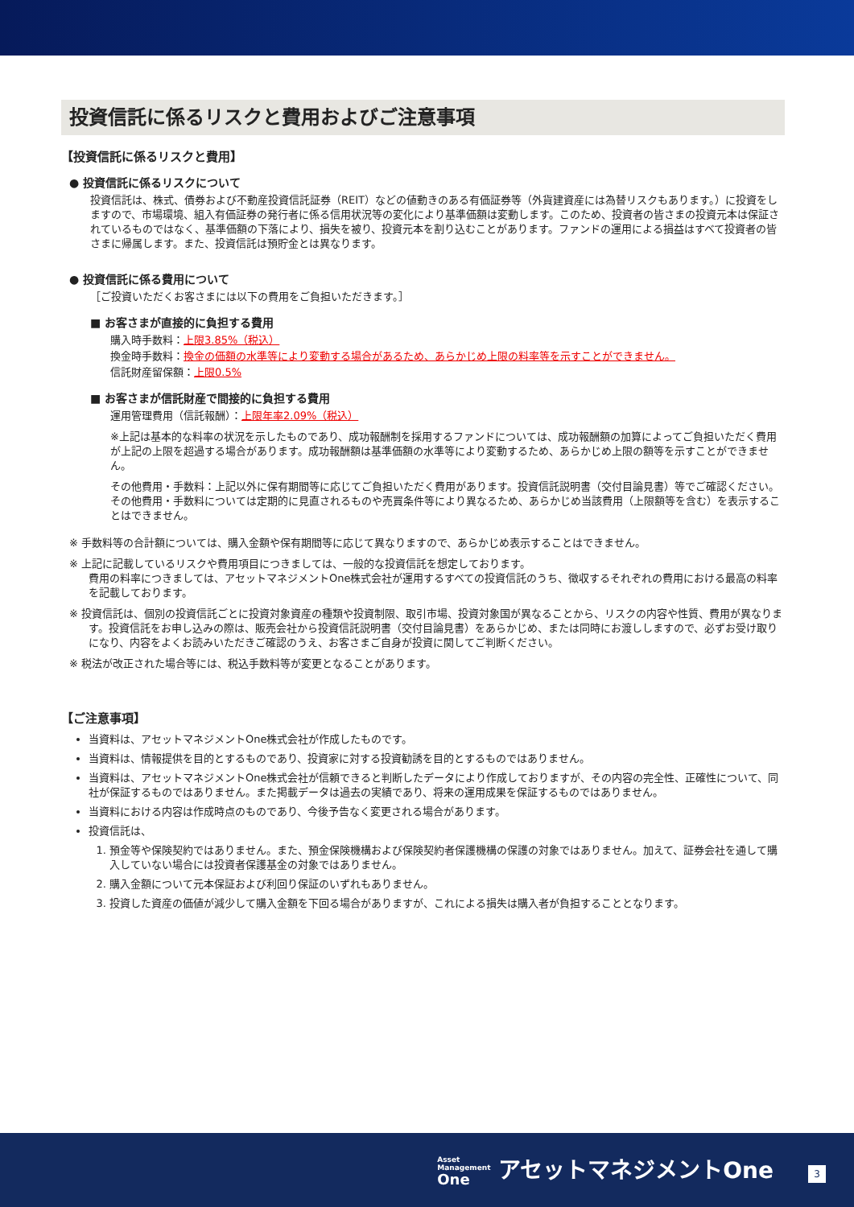投資信託に係るリスクと費用およびご注意事項
【投資信託に係るリスクと費用】
● 投資信託に係るリスクについて
投資信託は、株式、債券および不動産投資信託証券（REIT）などの値動きのある有価証券等（外貨建資産には為替リスクもあります。）に投資をしますので、市場環境、組入有価証券の発行者に係る信用状況等の変化により基準価額は変動します。このため、投資者の皆さまの投資元本は保証されているものではなく、基準価額の下落により、損失を被り、投資元本を割り込むことがあります。ファンドの運用による損益はすべて投資者の皆さまに帰属します。また、投資信託は預貯金とは異なります。
● 投資信託に係る費用について
［ご投資いただくお客さまには以下の費用をご負担いただきます。］
■ お客さまが直接的に負担する費用
購入時手数料：上限3.85%（税込）
換金時手数料：換金の価額の水準等により変動する場合があるため、あらかじめ上限の料率等を示すことができません。
信託財産留保額：上限0.5%
■ お客さまが信託財産で間接的に負担する費用
運用管理費用（信託報酬）：上限年率2.09%（税込）
※上記は基本的な料率の状況を示したものであり、成功報酬制を採用するファンドについては、成功報酬額の加算によってご負担いただく費用が上記の上限を超過する場合があります。成功報酬額は基準価額の水準等により変動するため、あらかじめ上限の額等を示すことができません。
その他費用・手数料：上記以外に保有期間等に応じてご負担いただく費用があります。投資信託説明書（交付目論見書）等でご確認ください。その他費用・手数料については定期的に見直されるものや売買条件等により異なるため、あらかじめ当該費用（上限額等を含む）を表示することはできません。
※ 手数料等の合計額については、購入金額や保有期間等に応じて異なりますので、あらかじめ表示することはできません。
※ 上記に記載しているリスクや費用項目につきましては、一般的な投資信託を想定しております。
費用の料率につきましては、アセットマネジメントOne株式会社が運用するすべての投資信託のうち、徴収するそれぞれの費用における最高の料率を記載しております。
※ 投資信託は、個別の投資信託ごとに投資対象資産の種類や投資制限、取引市場、投資対象国が異なることから、リスクの内容や性質、費用が異なります。投資信託をお申し込みの際は、販売会社から投資信託説明書（交付目論見書）をあらかじめ、または同時にお渡ししますので、必ずお受け取りになり、内容をよくお読みいただきご確認のうえ、お客さまご自身が投資に関してご判断ください。
※ 税法が改正された場合等には、税込手数料等が変更となることがあります。
【ご注意事項】
当資料は、アセットマネジメントOne株式会社が作成したものです。
当資料は、情報提供を目的とするものであり、投資家に対する投資勧誘を目的とするものではありません。
当資料は、アセットマネジメントOne株式会社が信頼できると判断したデータにより作成しておりますが、その内容の完全性、正確性について、同社が保証するものではありません。また掲載データは過去の実績であり、将来の運用成果を保証するものではありません。
当資料における内容は作成時点のものであり、今後予告なく変更される場合があります。
投資信託は、
1. 預金等や保険契約ではありません。また、預金保険機構および保険契約者保護機構の保護の対象ではありません。加えて、証券会社を通して購入していない場合には投資者保護基金の対象ではありません。
2. 購入金額について元本保証および利回り保証のいずれもありません。
3. 投資した資産の価値が減少して購入金額を下回る場合がありますが、これによる損失は購入者が負担することとなります。
Asset
Management
One アセットマネジメントOne
3